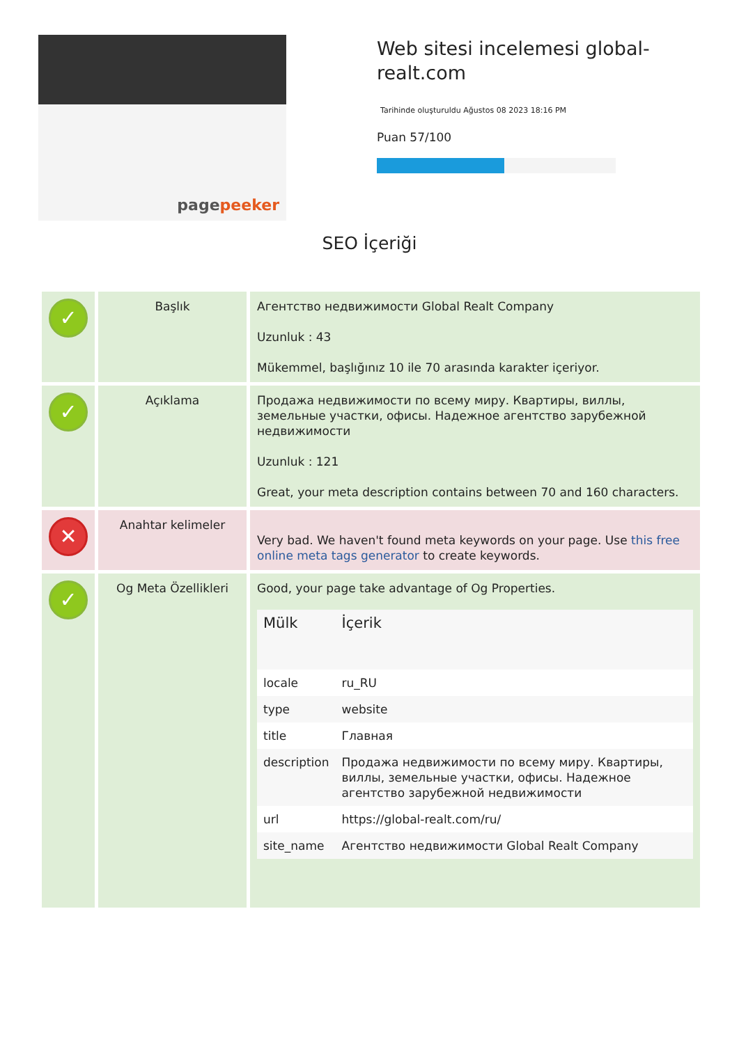pagepeeker
Web sitesi incelemesi global-realt.com
Tarihinde oluşturuldu Ağustos 08 2023 18:16 PM
Puan 57/100
SEO İçeriği
| ✓ | Başlık | Агентство недвижимости Global Realt Company Uzunluk : 43 Mükemmel, başlığınız 10 ile 70 arasında karakter içeriyor. |
| ✓ | Açıklama | Продажа недвижимости по всему миру. Квартиры, виллы, земельные участки, офисы. Надежное агентство зарубежной недвижимости Uzunluk : 121 Great, your meta description contains between 70 and 160 characters. |
| ✕ | Anahtar kelimeler | Very bad. We haven't found meta keywords on your page. Use this free online meta tags generator to create keywords. |
| ✓ | Og Meta Özellikleri | Good, your page take advantage of Og Properties. / Mülk / İçerik / / --- / --- / / locale / ru_RU / / type / website / / title / Главная / / description / Продажа недвижимости по всему миру. Квартиры, виллы, земельные участки, офисы. Надежное агентство зарубежной недвижимости / / url / https://global-realt.com/ru/ / / site_name / Агентство недвижимости Global Realt Company / |